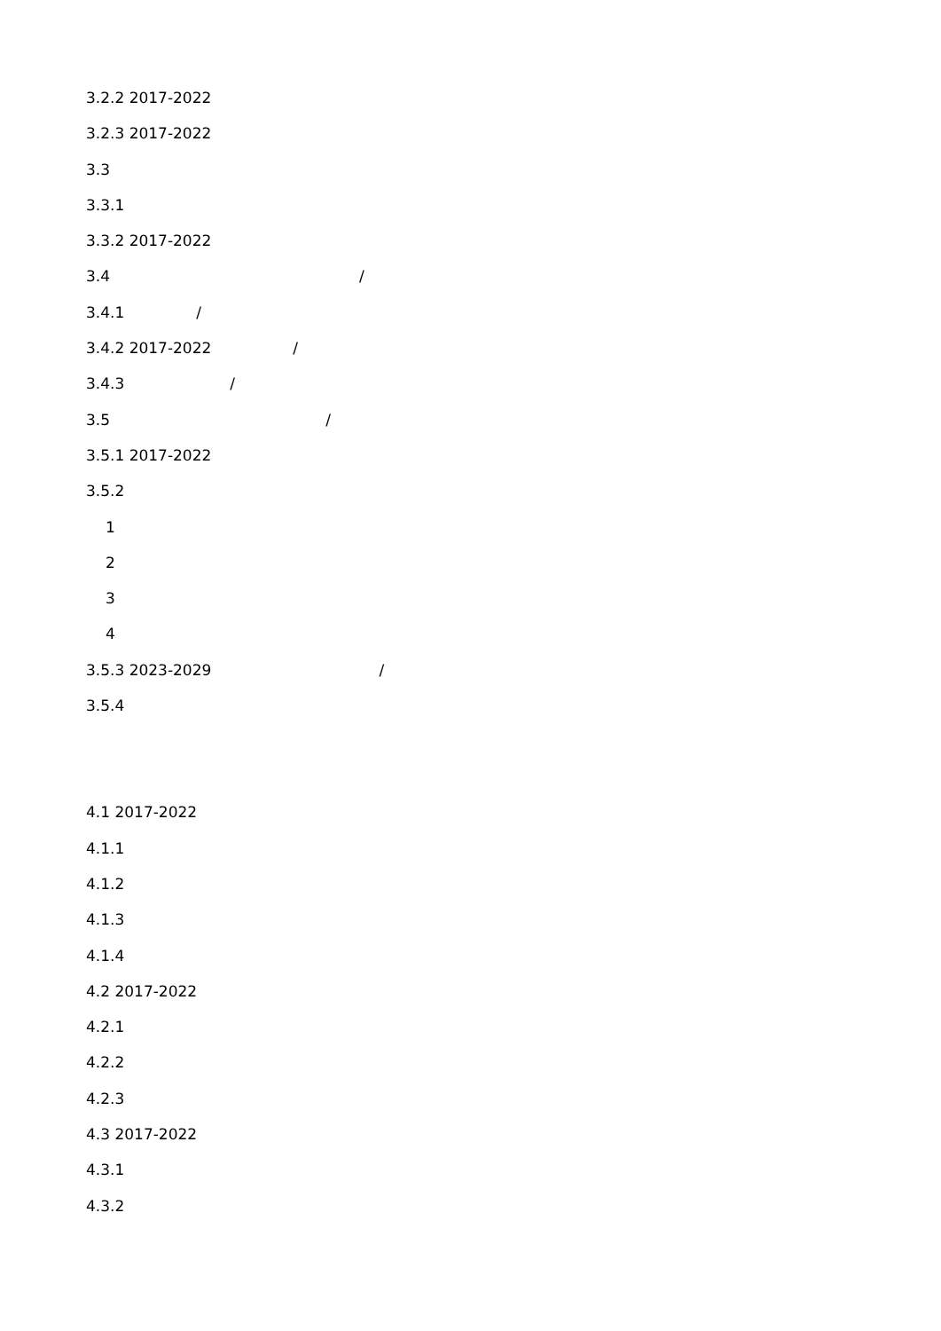3.2.2 2017-2022
3.2.3 2017-2022
3.3
3.3.1
3.3.2 2017-2022
3.4 /
3.4.1 /
3.4.2 2017-2022 /
3.4.3 /
3.5 /
3.5.1 2017-2022
3.5.2
1
2
3
4
3.5.3 2023-2029 /
3.5.4
4.1 2017-2022
4.1.1
4.1.2
4.1.3
4.1.4
4.2 2017-2022
4.2.1
4.2.2
4.2.3
4.3 2017-2022
4.3.1
4.3.2